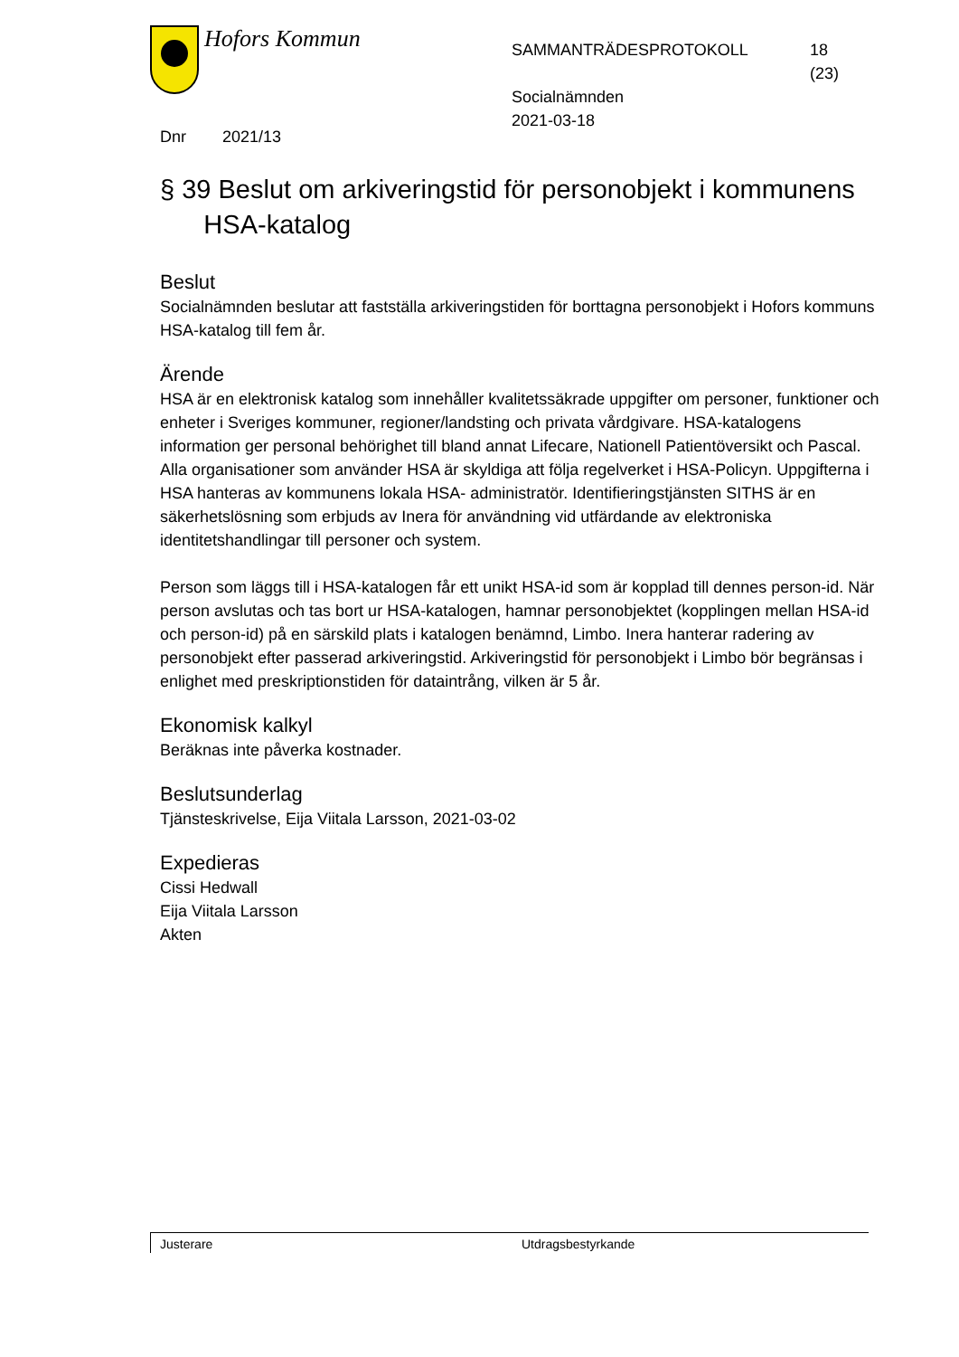Hofors Kommun
SAMMANTRÄDESPROTOKOLL
Socialnämnden
2021-03-18
18
(23)
Dnr 2021/13
§ 39 Beslut om arkiveringstid för personobjekt i kommunens
HSA-katalog
Beslut
Socialnämnden beslutar att fastställa arkiveringstiden för borttagna personobjekt i Hofors kommuns HSA-katalog till fem år.
Ärende
HSA är en elektronisk katalog som innehåller kvalitetssäkrade uppgifter om personer, funktioner och enheter i Sveriges kommuner, regioner/landsting och privata vårdgivare. HSA-katalogens information ger personal behörighet till bland annat Lifecare, Nationell Patientöversikt och Pascal. Alla organisationer som använder HSA är skyldiga att följa regelverket i HSA-Policyn. Uppgifterna i HSA hanteras av kommunens lokala HSA- administratör. Identifieringstjänsten SITHS är en säkerhetslösning som erbjuds av Inera för användning vid utfärdande av elektroniska identitetshandlingar till personer och system.
Person som läggs till i HSA-katalogen får ett unikt HSA-id som är kopplad till dennes person-id. När person avslutas och tas bort ur HSA-katalogen, hamnar personobjektet (kopplingen mellan HSA-id och person-id) på en särskild plats i katalogen benämnd, Limbo. Inera hanterar radering av personobjekt efter passerad arkiveringstid. Arkiveringstid för personobjekt i Limbo bör begränsas i enlighet med preskriptionstiden för dataintrång, vilken är 5 år.
Ekonomisk kalkyl
Beräknas inte påverka kostnader.
Beslutsunderlag
Tjänsteskrivelse, Eija Viitala Larsson, 2021-03-02
Expedieras
Cissi Hedwall
Eija Viitala Larsson
Akten
Justerare Utdragsbestyrkande